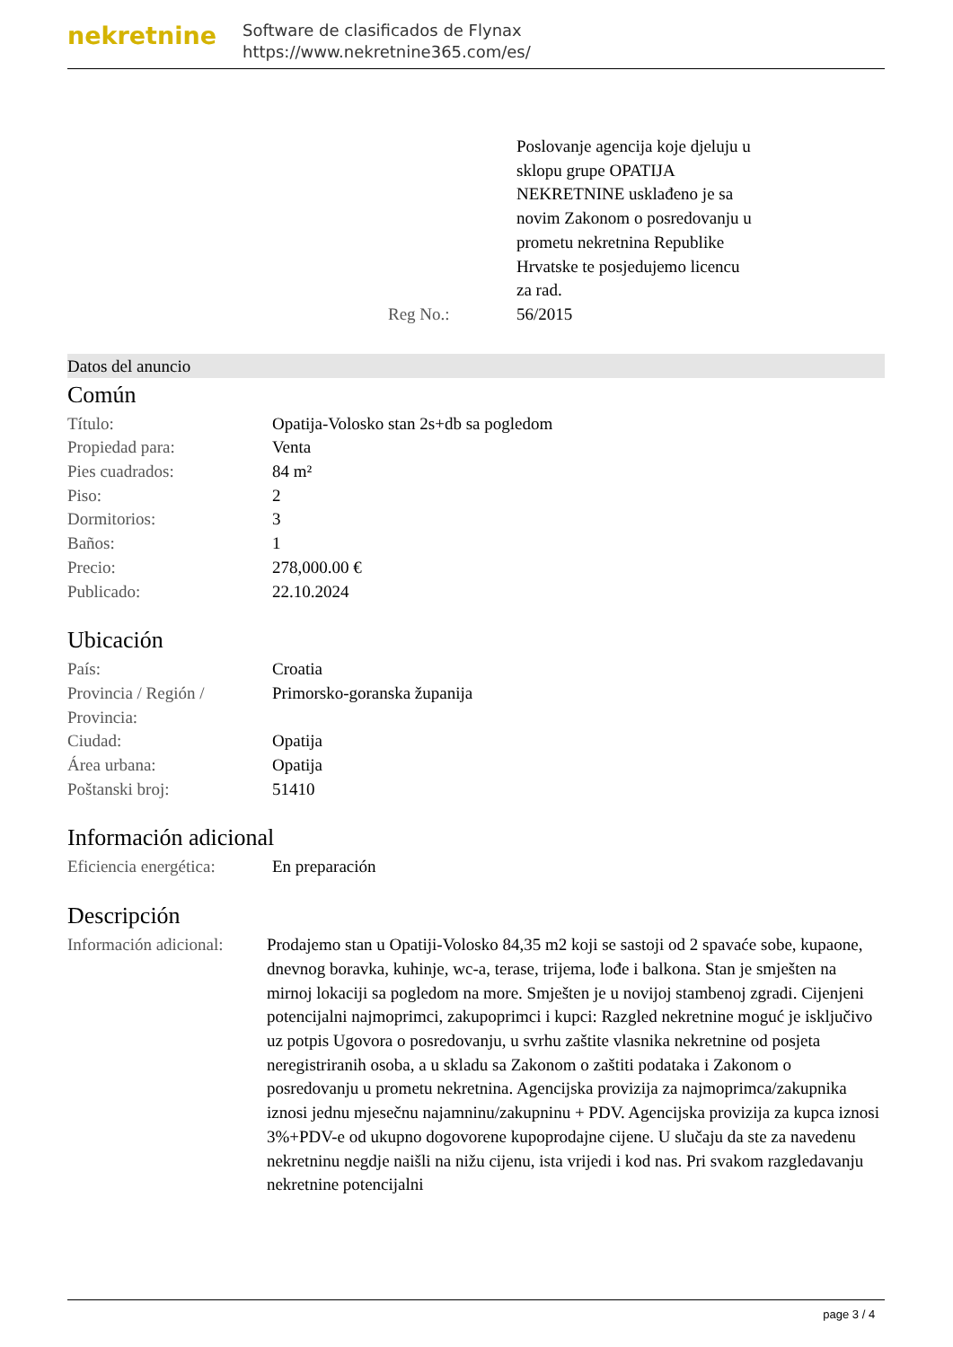nekretnine
Software de clasificados de Flynax
https://www.nekretnine365.com/es/
Poslovanje agencija koje djeluju u sklopu grupe OPATIJA NEKRETNINE usklađeno je sa novim Zakonom o posredovanju u prometu nekretnina Republike Hrvatske te posjedujemo licencu za rad.
Reg No.: 56/2015
Datos del anuncio
Común
| Título: | Opatija-Volosko stan 2s+db sa pogledom |
| Propiedad para: | Venta |
| Pies cuadrados: | 84 m² |
| Piso: | 2 |
| Dormitorios: | 3 |
| Baños: | 1 |
| Precio: | 278,000.00 € |
| Publicado: | 22.10.2024 |
Ubicación
| País: | Croatia |
| Provincia / Región / Provincia: | Primorsko-goranska županija |
| Ciudad: | Opatija |
| Área urbana: | Opatija |
| Poštanski broj: | 51410 |
Información adicional
| Eficiencia energética: | En preparación |
Descripción
| Información adicional: | Prodajemo stan u Opatiji-Volosko 84,35 m2 koji se sastoji od 2 spavaće sobe, kupaone, dnevnog boravka, kuhinje, wc-a, terase, trijema, lođe i balkona. Stan je smješten na mirnoj lokaciji sa pogledom na more. Smješten je u novijoj stambenoj zgradi. Cijenjeni potencijalni najmoprimci, zakupoprimci i kupci: Razgled nekretnine moguć je isključivo uz potpis Ugovora o posredovanju, u svrhu zaštite vlasnika nekretnine od posjeta neregistriranih osoba, a u skladu sa Zakonom o zaštiti podataka i Zakonom o posredovanju u prometu nekretnina. Agencijska provizija za najmoprimca/zakupnika iznosi jednu mjesečnu najamninu/zakupninu + PDV. Agencijska provizija za kupca iznosi 3%+PDV-e od ukupno dogovorene kupoprodajne cijene. U slučaju da ste za navedenu nekretninu negdje naišli na nižu cijenu, ista vrijedi i kod nas. Pri svakom razgledavanju nekretnine potencijalni |
page 3 / 4